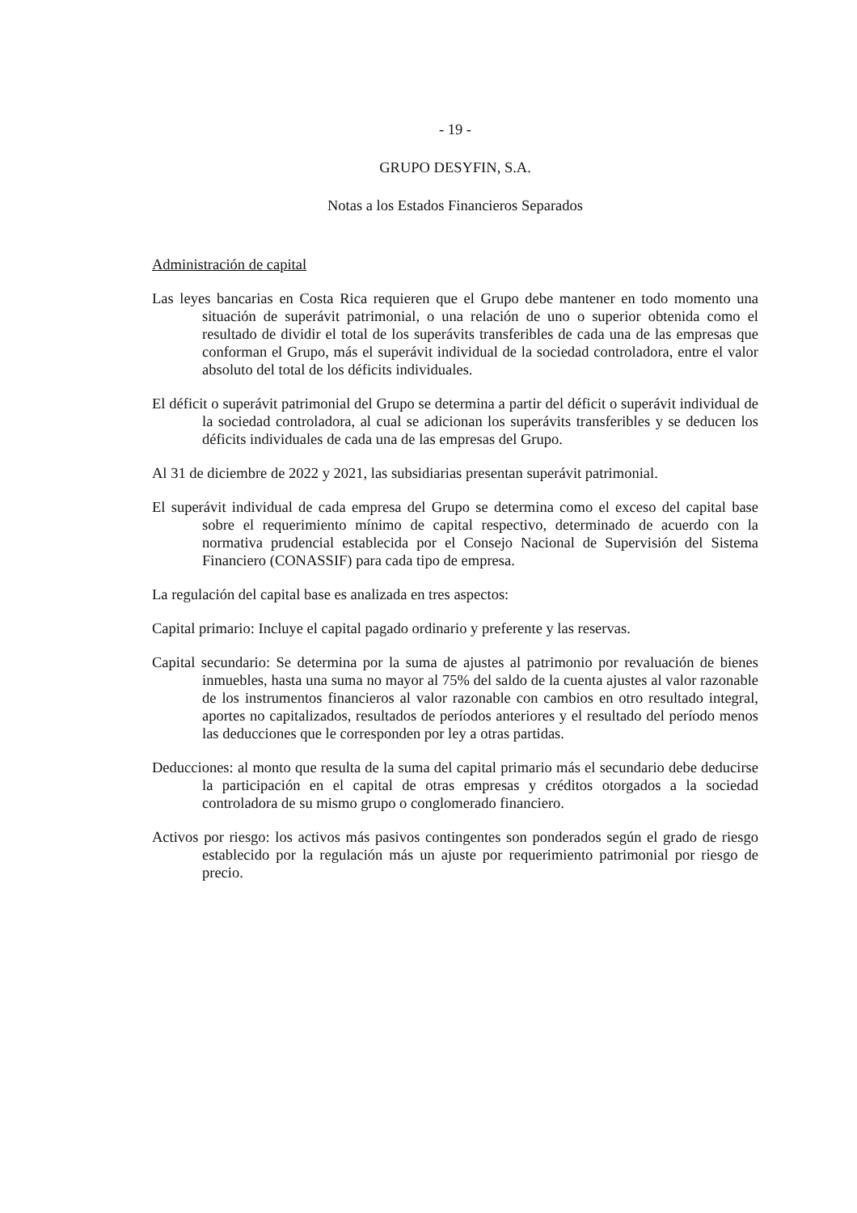- 19 -
GRUPO DESYFIN, S.A.
Notas a los Estados Financieros Separados
Administración de capital
Las leyes bancarias en Costa Rica requieren que el Grupo debe mantener en todo momento una situación de superávit patrimonial, o una relación de uno o superior obtenida como el resultado de dividir el total de los superávits transferibles de cada una de las empresas que conforman el Grupo, más el superávit individual de la sociedad controladora, entre el valor absoluto del total de los déficits individuales.
El déficit o superávit patrimonial del Grupo se determina a partir del déficit o superávit individual de la sociedad controladora, al cual se adicionan los superávits transferibles y se deducen los déficits individuales de cada una de las empresas del Grupo.
Al 31 de diciembre de 2022 y 2021, las subsidiarias presentan superávit patrimonial.
El superávit individual de cada empresa del Grupo se determina como el exceso del capital base sobre el requerimiento mínimo de capital respectivo, determinado de acuerdo con la normativa prudencial establecida por el Consejo Nacional de Supervisión del Sistema Financiero (CONASSIF) para cada tipo de empresa.
La regulación del capital base es analizada en tres aspectos:
Capital primario: Incluye el capital pagado ordinario y preferente y las reservas.
Capital secundario: Se determina por la suma de ajustes al patrimonio por revaluación de bienes inmuebles, hasta una suma no mayor al 75% del saldo de la cuenta ajustes al valor razonable de los instrumentos financieros al valor razonable con cambios en otro resultado integral, aportes no capitalizados, resultados de períodos anteriores y el resultado del período menos las deducciones que le corresponden por ley a otras partidas.
Deducciones: al monto que resulta de la suma del capital primario más el secundario debe deducirse la participación en el capital de otras empresas y créditos otorgados a la sociedad controladora de su mismo grupo o conglomerado financiero.
Activos por riesgo: los activos más pasivos contingentes son ponderados según el grado de riesgo establecido por la regulación más un ajuste por requerimiento patrimonial por riesgo de precio.